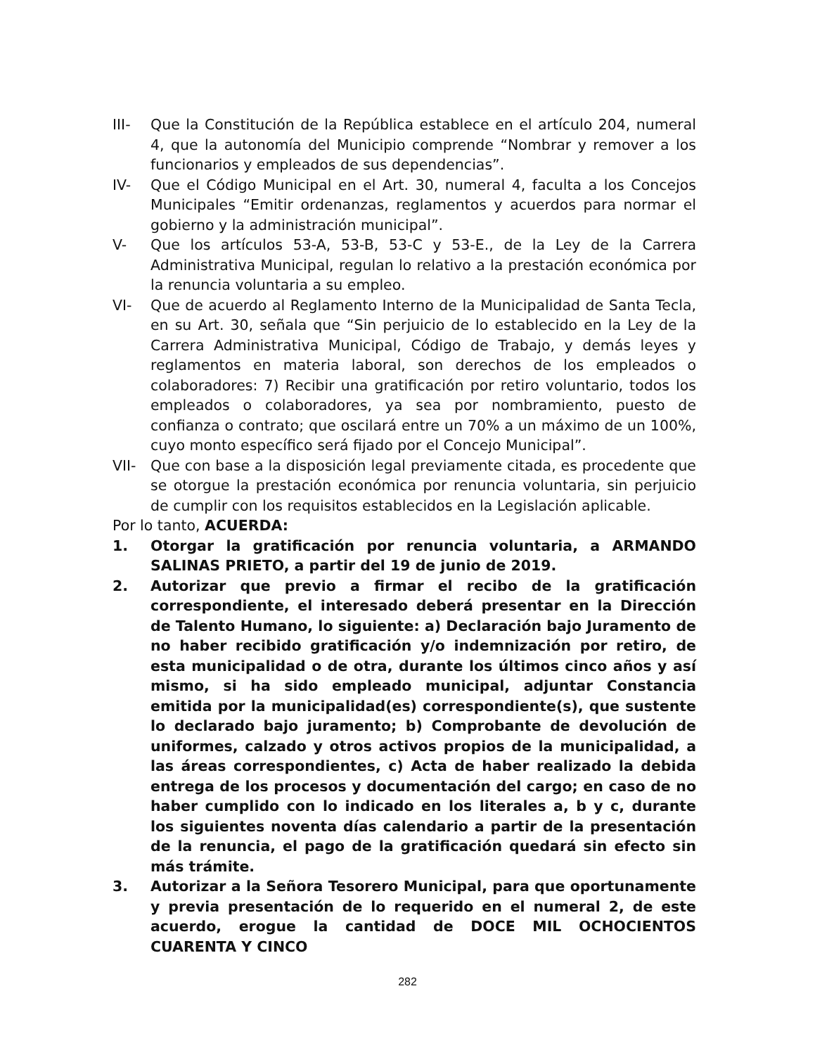III- Que la Constitución de la República establece en el artículo 204, numeral 4, que la autonomía del Municipio comprende “Nombrar y remover a los funcionarios y empleados de sus dependencias”.
IV- Que el Código Municipal en el Art. 30, numeral 4, faculta a los Concejos Municipales “Emitir ordenanzas, reglamentos y acuerdos para normar el gobierno y la administración municipal”.
V- Que los artículos 53-A, 53-B, 53-C y 53-E., de la Ley de la Carrera Administrativa Municipal, regulan lo relativo a la prestación económica por la renuncia voluntaria a su empleo.
VI- Que de acuerdo al Reglamento Interno de la Municipalidad de Santa Tecla, en su Art. 30, señala que “Sin perjuicio de lo establecido en la Ley de la Carrera Administrativa Municipal, Código de Trabajo, y demás leyes y reglamentos en materia laboral, son derechos de los empleados o colaboradores: 7) Recibir una gratificación por retiro voluntario, todos los empleados o colaboradores, ya sea por nombramiento, puesto de confianza o contrato; que oscilará entre un 70% a un máximo de un 100%, cuyo monto específico será fijado por el Concejo Municipal”.
VII- Que con base a la disposición legal previamente citada, es procedente que se otorgue la prestación económica por renuncia voluntaria, sin perjuicio de cumplir con los requisitos establecidos en la Legislación aplicable.
Por lo tanto, ACUERDA:
1. Otorgar la gratificación por renuncia voluntaria, a ARMANDO SALINAS PRIETO, a partir del 19 de junio de 2019.
2. Autorizar que previo a firmar el recibo de la gratificación correspondiente, el interesado deberá presentar en la Dirección de Talento Humano, lo siguiente: a) Declaración bajo Juramento de no haber recibido gratificación y/o indemnización por retiro, de esta municipalidad o de otra, durante los últimos cinco años y así mismo, si ha sido empleado municipal, adjuntar Constancia emitida por la municipalidad(es) correspondiente(s), que sustente lo declarado bajo juramento; b) Comprobante de devolución de uniformes, calzado y otros activos propios de la municipalidad, a las áreas correspondientes, c) Acta de haber realizado la debida entrega de los procesos y documentación del cargo; en caso de no haber cumplido con lo indicado en los literales a, b y c, durante los siguientes noventa días calendario a partir de la presentación de la renuncia, el pago de la gratificación quedará sin efecto sin más trámite.
3. Autorizar a la Señora Tesorero Municipal, para que oportunamente y previa presentación de lo requerido en el numeral 2, de este acuerdo, erogue la cantidad de DOCE MIL OCHOCIENTOS CUARENTA Y CINCO
282